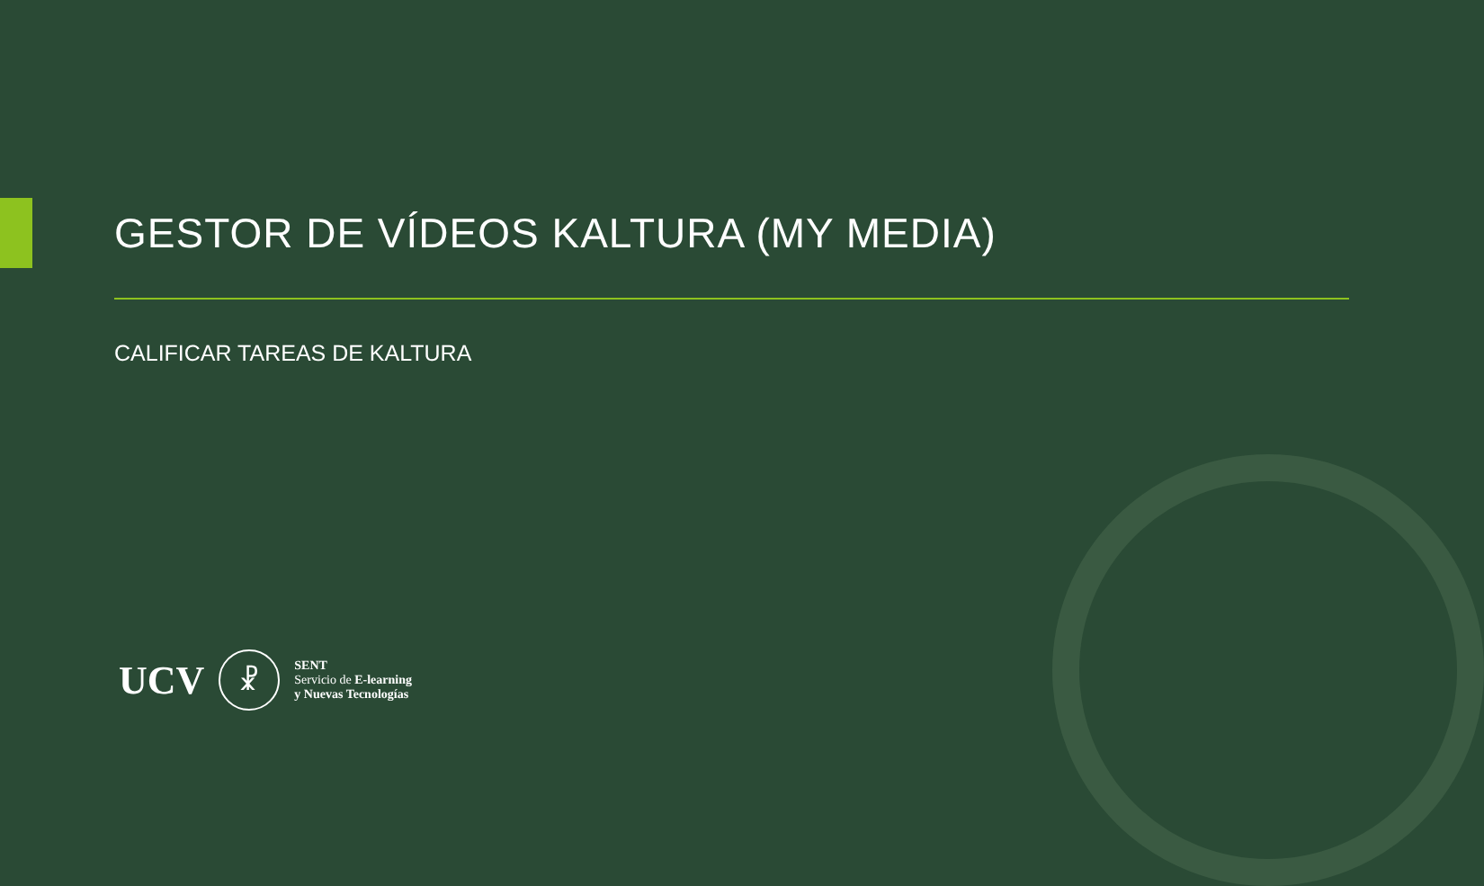GESTOR DE VÍDEOS KALTURA (MY MEDIA)
CALIFICAR TAREAS DE KALTURA
UCV
☧
SENT
Servicio de E-learning
y Nuevas Tecnologías